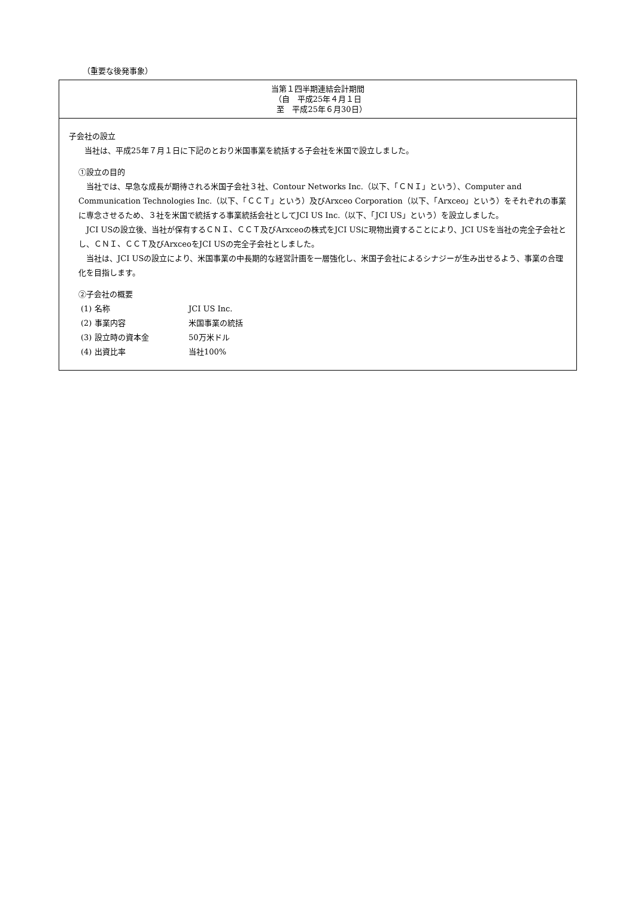（重要な後発事象）
| 当第１四半期連結会計期間 （自 平成25年４月１日 至 平成25年６月30日） |
| --- |
| 子会社の設立 当社は、平成25年７月１日に下記のとおり米国事業を統括する子会社を米国で設立しました。 ①設立の目的 当社では、早急な成長が期待される米国子会社３社、Contour Networks Inc.（以下、「ＣＮＩ」という）、Computer and Communication Technologies Inc.（以下、「ＣＣＴ」という）及びArxceo Corporation（以下、「Arxceo」という）をそれぞれの事業に専念させるため、３社を米国で統括する事業統括会社としてJCI US Inc.（以下、「JCI US」という）を設立しました。 JCI USの設立後、当社が保有するＣＮＩ、ＣＣＴ及びArxceoの株式をJCI USに現物出資することにより、JCI USを当社の完全子会社とし、ＣＮＩ、ＣＣＴ及びArxceoをJCI USの完全子会社としました。 当社は、JCI USの設立により、米国事業の中長期的な経営計画を一層強化し、米国子会社によるシナジーが生み出せるよう、事業の合理化を目指します。 ②子会社の概要 (1) 名称 JCI US Inc. (2) 事業内容 米国事業の統括 (3) 設立時の資本金 50万米ドル (4) 出資比率 当社100% |